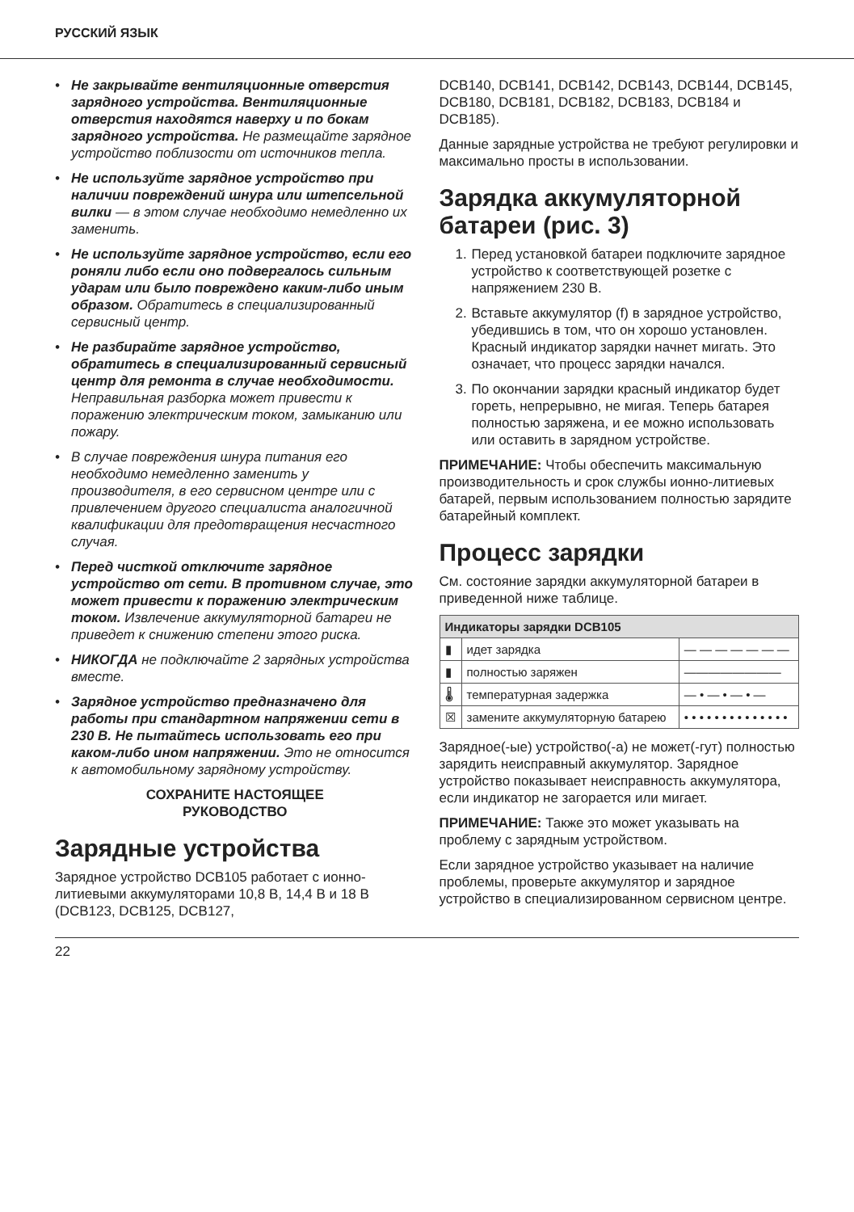РУССКИЙ ЯЗЫК
• Не закрывайте вентиляционные отверстия зарядного устройства. Вентиляционные отверстия находятся наверху и по бокам зарядного устройства. Не размещайте зарядное устройство поблизости от источников тепла.
• Не используйте зарядное устройство при наличии повреждений шнура или штепсельной вилки — в этом случае необходимо немедленно их заменить.
• Не используйте зарядное устройство, если его роняли либо если оно подвергалось сильным ударам или было повреждено каким-либо иным образом. Обратитесь в специализированный сервисный центр.
• Не разбирайте зарядное устройство, обратитесь в специализированный сервисный центр для ремонта в случае необходимости. Неправильная разборка может привести к поражению электрическим током, замыканию или пожару.
• В случае повреждения шнура питания его необходимо немедленно заменить у производителя, в его сервисном центре или с привлечением другого специалиста аналогичной квалификации для предотвращения несчастного случая.
• Перед чисткой отключите зарядное устройство от сети. В противном случае, это может привести к поражению электрическим током. Извлечение аккумуляторной батареи не приведет к снижению степени этого риска.
• НИКОГДА не подключайте 2 зарядных устройства вместе.
• Зарядное устройство предназначено для работы при стандартном напряжении сети в 230 В. Не пытайтесь использовать его при каком-либо ином напряжении. Это не относится к автомобильному зарядному устройству.
СОХРАНИТЕ НАСТОЯЩЕЕ
РУКОВОДСТВО
Зарядные устройства
Зарядное устройство DCB105 работает с ионно-литиевыми аккумуляторами 10,8 В, 14,4 В и 18 В (DCB123, DCB125, DCB127,
DCB140, DCB141, DCB142, DCB143, DCB144, DCB145, DCB180, DCB181, DCB182, DCB183, DCB184 и DCB185).
Данные зарядные устройства не требуют регулировки и максимально просты в использовании.
Зарядка аккумуляторной батареи (рис. 3)
1. Перед установкой батареи подключите зарядное устройство к соответствующей розетке с напряжением 230 В.
2. Вставьте аккумулятор (f) в зарядное устройство, убедившись в том, что он хорошо установлен. Красный индикатор зарядки начнет мигать. Это означает, что процесс зарядки начался.
3. По окончании зарядки красный индикатор будет гореть, непрерывно, не мигая. Теперь батарея полностью заряжена, и ее можно использовать или оставить в зарядном устройстве.
ПРИМЕЧАНИЕ: Чтобы обеспечить максимальную производительность и срок службы ионно-литиевых батарей, первым использованием полностью зарядите батарейный комплект.
Процесс зарядки
См. состояние зарядки аккумуляторной батареи в приведенной ниже таблице.
| Индикаторы зарядки DCB105 | | |
| --- | --- | --- |
| ▮ | идет зарядка | — — — — — — — |
| ▮ | полностью заряжен | ———————— |
| 🌡 | температурная задержка | — • — • — • — |
| ☒ | замените аккумуляторную батарею | • • • • • • • • • • • • • • |
Зарядное(-ые) устройство(-а) не может(-гут) полностью зарядить неисправный аккумулятор. Зарядное устройство показывает неисправность аккумулятора, если индикатор не загорается или мигает.
ПРИМЕЧАНИЕ: Также это может указывать на проблему с зарядным устройством.
Если зарядное устройство указывает на наличие проблемы, проверьте аккумулятор и зарядное устройство в специализированном сервисном центре.
22